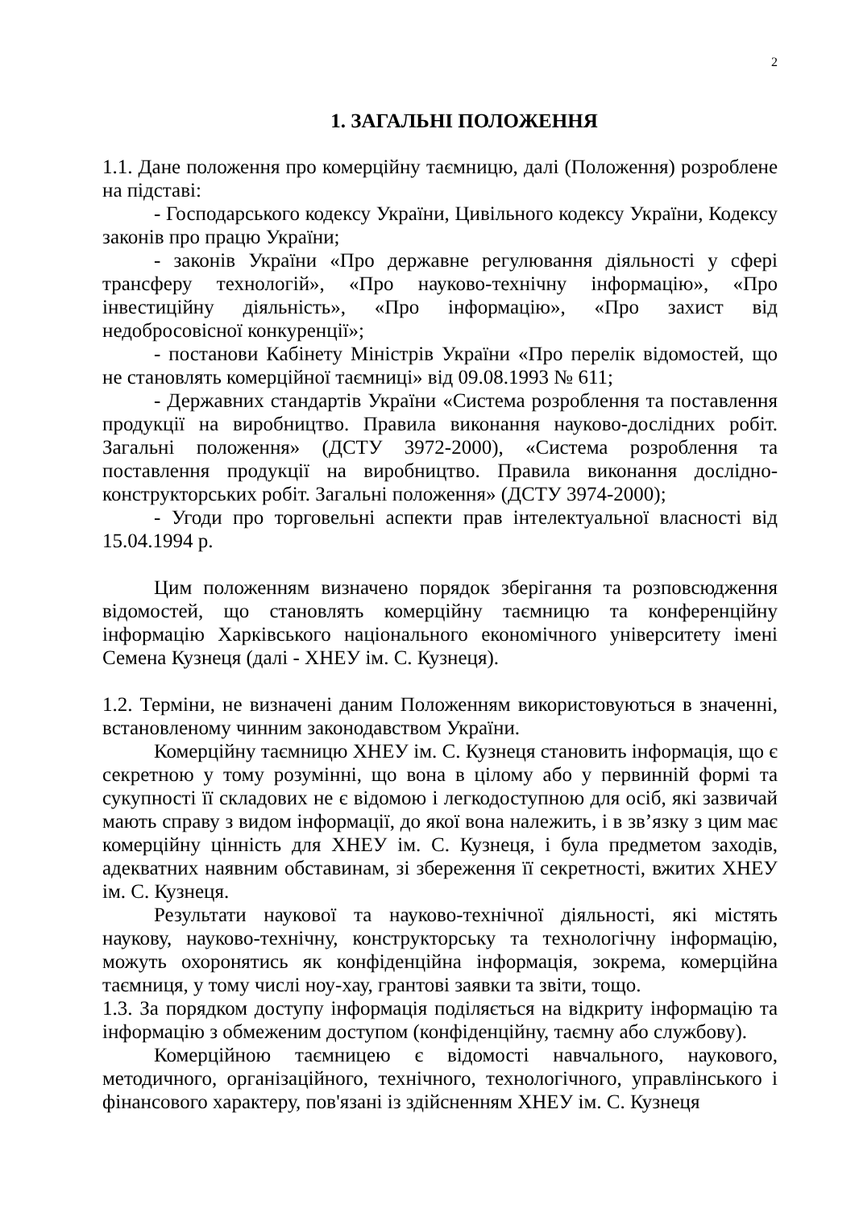2
1. ЗАГАЛЬНІ ПОЛОЖЕННЯ
1.1. Дане положення про комерційну таємницю, далі (Положення) розроблене на підставі:
- Господарського кодексу України, Цивільного кодексу України, Кодексу законів про працю України;
- законів України «Про державне регулювання діяльності у сфері трансферу технологій», «Про науково-технічну інформацію», «Про інвестиційну діяльність», «Про інформацію», «Про захист від недобросовісної конкуренції»;
- постанови Кабінету Міністрів України «Про перелік відомостей, що не становлять комерційної таємниці» від 09.08.1993 № 611;
- Державних стандартів України «Система розроблення та поставлення продукції на виробництво. Правила виконання науково-дослідних робіт. Загальні положення» (ДСТУ 3972-2000), «Система розроблення та поставлення продукції на виробництво. Правила виконання дослідно-конструкторських робіт. Загальні положення» (ДСТУ 3974-2000);
- Угоди про торговельні аспекти прав інтелектуальної власності від 15.04.1994 р.
Цим положенням визначено порядок зберігання та розповсюдження відомостей, що становлять комерційну таємницю та конференційну інформацію Харківського національного економічного університету імені Семена Кузнеця (далі - ХНЕУ ім. С. Кузнеця).
1.2. Терміни, не визначені даним Положенням використовуються в значенні, встановленому чинним законодавством України.
Комерційну таємницю ХНЕУ ім. С. Кузнеця становить інформація, що є секретною у тому розумінні, що вона в цілому або у первинній формі та сукупності її складових не є відомою і легкодоступною для осіб, які зазвичай мають справу з видом інформації, до якої вона належить, і в зв’язку з цим має комерційну цінність для ХНЕУ ім. С. Кузнеця, і була предметом заходів, адекватних наявним обставинам, зі збереження її секретності, вжитих ХНЕУ ім. С. Кузнеця.
Результати наукової та науково-технічної діяльності, які містять наукову, науково-технічну, конструкторську та технологічну інформацію, можуть охоронятись як конфіденційна інформація, зокрема, комерційна таємниця, у тому числі ноу-хау, грантові заявки та звіти, тощо.
1.3. За порядком доступу інформація поділяється на відкриту інформацію та інформацію з обмеженим доступом (конфіденційну, таємну або службову).
Комерційною таємницею є відомості навчального, наукового, методичного, організаційного, технічного, технологічного, управлінського і фінансового характеру, пов'язані із здійсненням ХНЕУ ім. С. Кузнеця